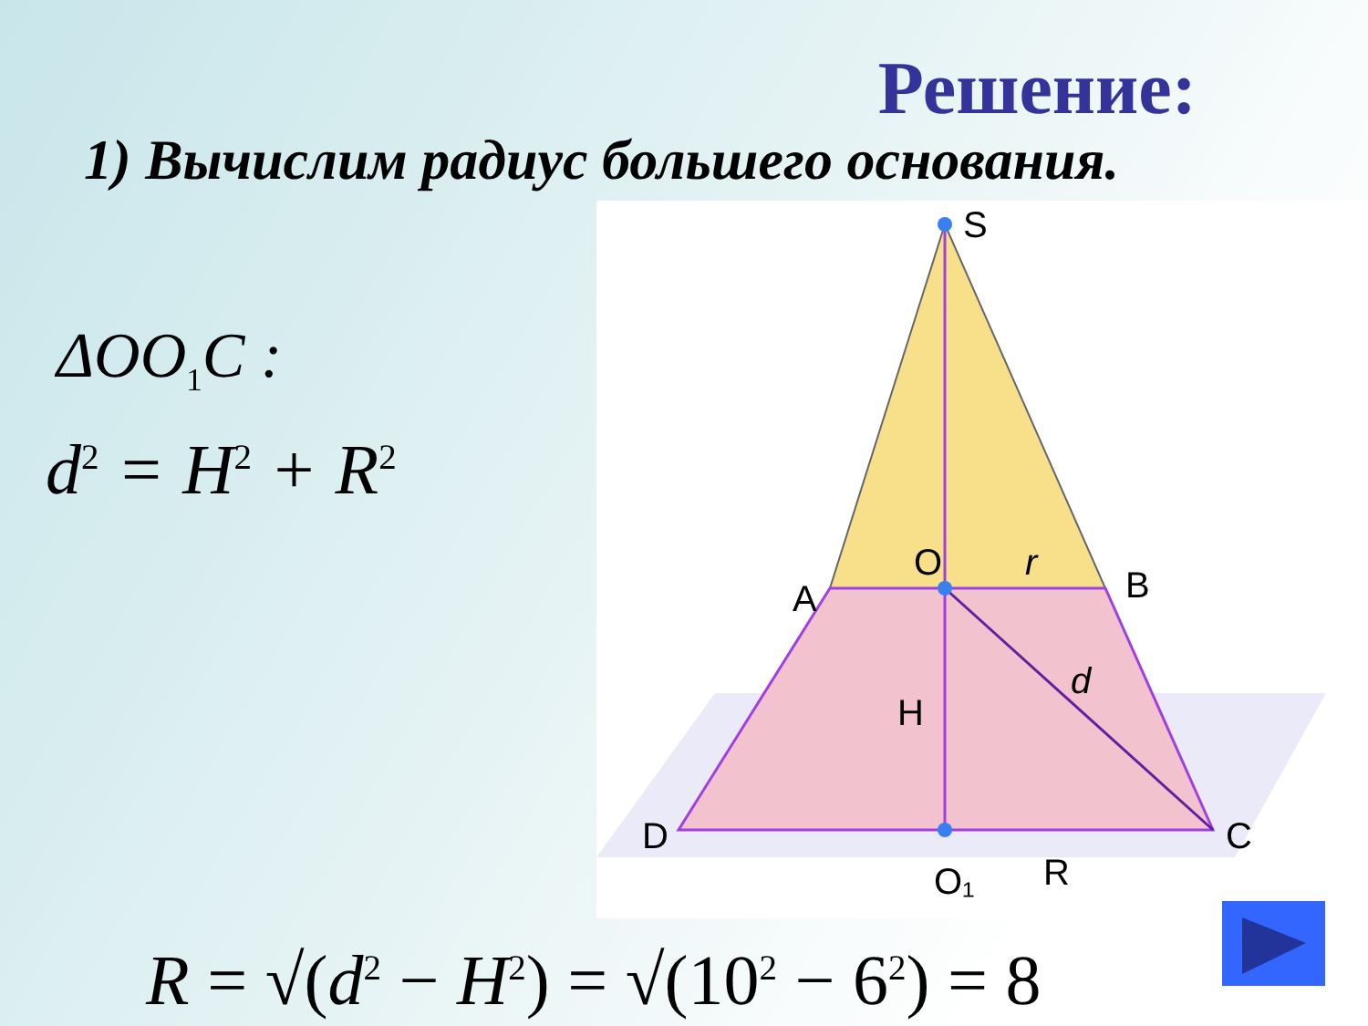Решение:
1) Вычислим радиус большего основания.
ΔOO<sub>1</sub>C :
d<sup>2</sup> = H<sup>2</sup> + R<sup>2</sup>
S
O
r
A
B
H
d
D
C
O₁
R
R = √(d<sup>2</sup> − H<sup>2</sup>) = √(10<sup>2</sup> − 6<sup>2</sup>) = 8